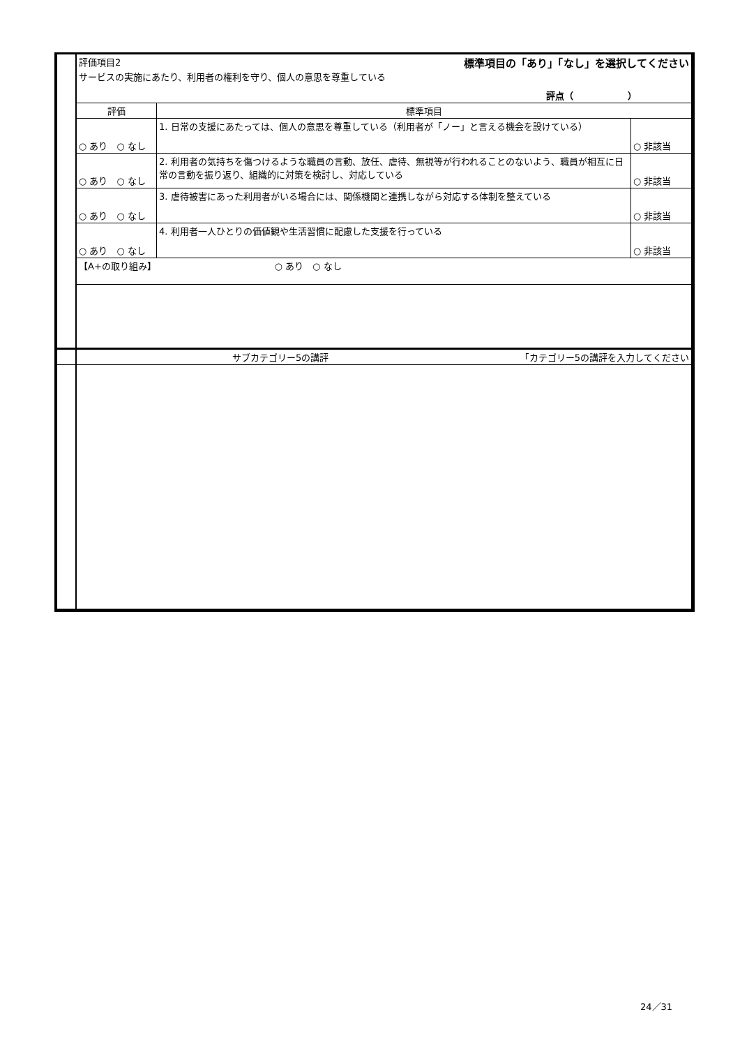| | 評価項目2 標準項目の「あり」「なし」を選択してください サービスの実施にあたり、利用者の権利を守り、個人の意思を尊重している 評点（ ） | | |
| | 評価 | 標準項目 | |
| | ○ あり ○ なし | 1. 日常の支援にあたっては、個人の意思を尊重している（利用者が「ノー」と言える機会を設けている） | ○ 非該当 |
| | ○ あり ○ なし | 2. 利用者の気持ちを傷つけるような職員の言動、放任、虐待、無視等が行われることのないよう、職員が相互に日常の言動を振り返り、組織的に対策を検討し、対応している | ○ 非該当 |
| | ○ あり ○ なし | 3. 虐待被害にあった利用者がいる場合には、関係機関と連携しながら対応する体制を整えている | ○ 非該当 |
| | ○ あり ○ なし | 4. 利用者一人ひとりの価値観や生活習慣に配慮した支援を行っている | ○ 非該当 |
| | 【A+の取り組み】 ○ あり ○ なし | | |
| | サブカテゴリー5の講評 ｢カテゴリー5の講評を入力してください | | |
24／31